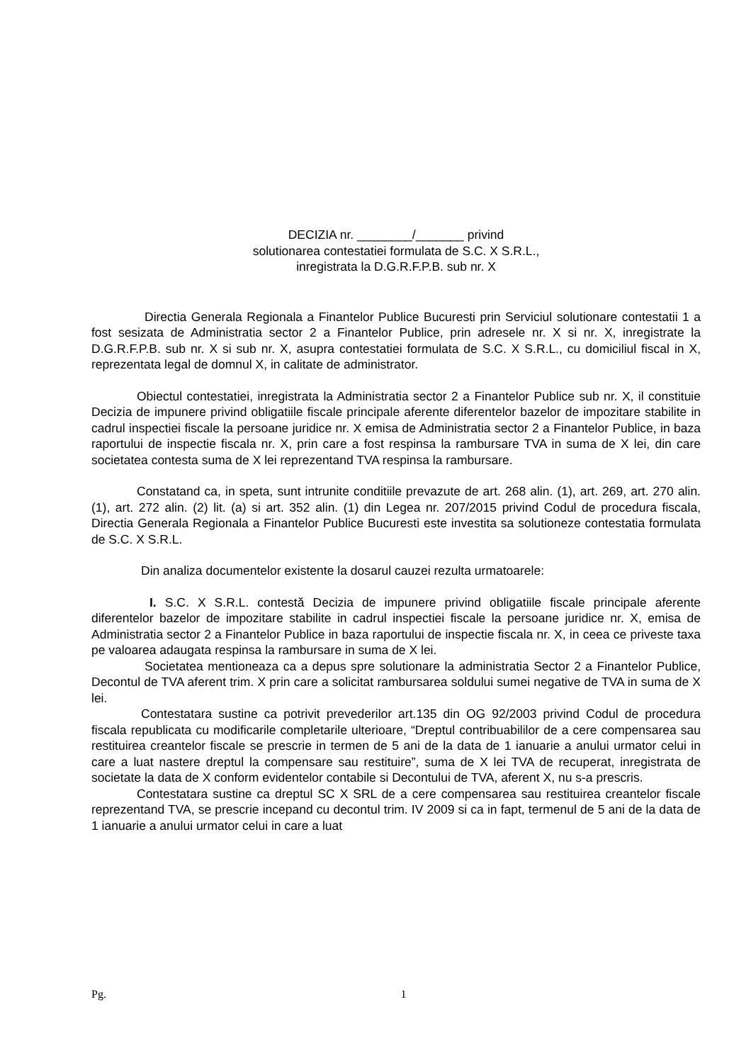DECIZIA nr. ________/_______ privind
solutionarea contestatiei formulata de S.C. X S.R.L.,
inregistrata la D.G.R.F.P.B. sub nr. X
Directia Generala Regionala a Finantelor Publice Bucuresti prin Serviciul solutionare contestatii 1 a fost sesizata de Administratia sector 2 a Finantelor Publice, prin adresele nr. X si nr. X, inregistrate la D.G.R.F.P.B. sub nr. X si sub nr. X, asupra contestatiei formulata de S.C. X S.R.L., cu domiciliul fiscal in X, reprezentata legal de domnul X, in calitate de administrator.
Obiectul contestatiei, inregistrata la Administratia sector 2 a Finantelor Publice sub nr. X, il constituie Decizia de impunere privind obligatiile fiscale principale aferente diferentelor bazelor de impozitare stabilite in cadrul inspectiei fiscale la persoane juridice nr. X emisa de Administratia sector 2 a Finantelor Publice, in baza raportului de inspectie fiscala nr. X, prin care a fost respinsa la rambursare TVA in suma de X lei, din care societatea contesta suma de X lei reprezentand TVA respinsa la rambursare.
Constatand ca, in speta, sunt intrunite conditiile prevazute de art. 268 alin. (1), art. 269, art. 270 alin. (1), art. 272 alin. (2) lit. (a) si art. 352 alin. (1) din Legea nr. 207/2015 privind Codul de procedura fiscala, Directia Generala Regionala a Finantelor Publice Bucuresti este investita sa solutioneze contestatia formulata de S.C. X S.R.L.
Din analiza documentelor existente la dosarul cauzei rezulta urmatoarele:
I. S.C. X S.R.L. contestă Decizia de impunere privind obligatiile fiscale principale aferente diferentelor bazelor de impozitare stabilite in cadrul inspectiei fiscale la persoane juridice nr. X, emisa de Administratia sector 2 a Finantelor Publice in baza raportului de inspectie fiscala nr. X, in ceea ce priveste taxa pe valoarea adaugata respinsa la rambursare in suma de X lei.
Societatea mentioneaza ca a depus spre solutionare la administratia Sector 2 a Finantelor Publice, Decontul de TVA aferent trim. X prin care a solicitat rambursarea soldului sumei negative de TVA in suma de X lei.
Contestatara sustine ca potrivit prevederilor art.135 din OG 92/2003 privind Codul de procedura fiscala republicata cu modificarile completarile ulterioare, “Dreptul contribuabililor de a cere compensarea sau restituirea creantelor fiscale se prescrie in termen de 5 ani de la data de 1 ianuarie a anului urmator celui in care a luat nastere dreptul la compensare sau restituire”, suma de X lei TVA de recuperat, inregistrata de societate la data de X conform evidentelor contabile si Decontului de TVA, aferent X, nu s-a prescris.
Contestatara sustine ca dreptul SC X SRL de a cere compensarea sau restituirea creantelor fiscale reprezentand TVA, se prescrie incepand cu decontul trim. IV 2009 si ca in fapt, termenul de 5 ani de la data de 1 ianuarie a anului urmator celui in care a luat
Pg. 1